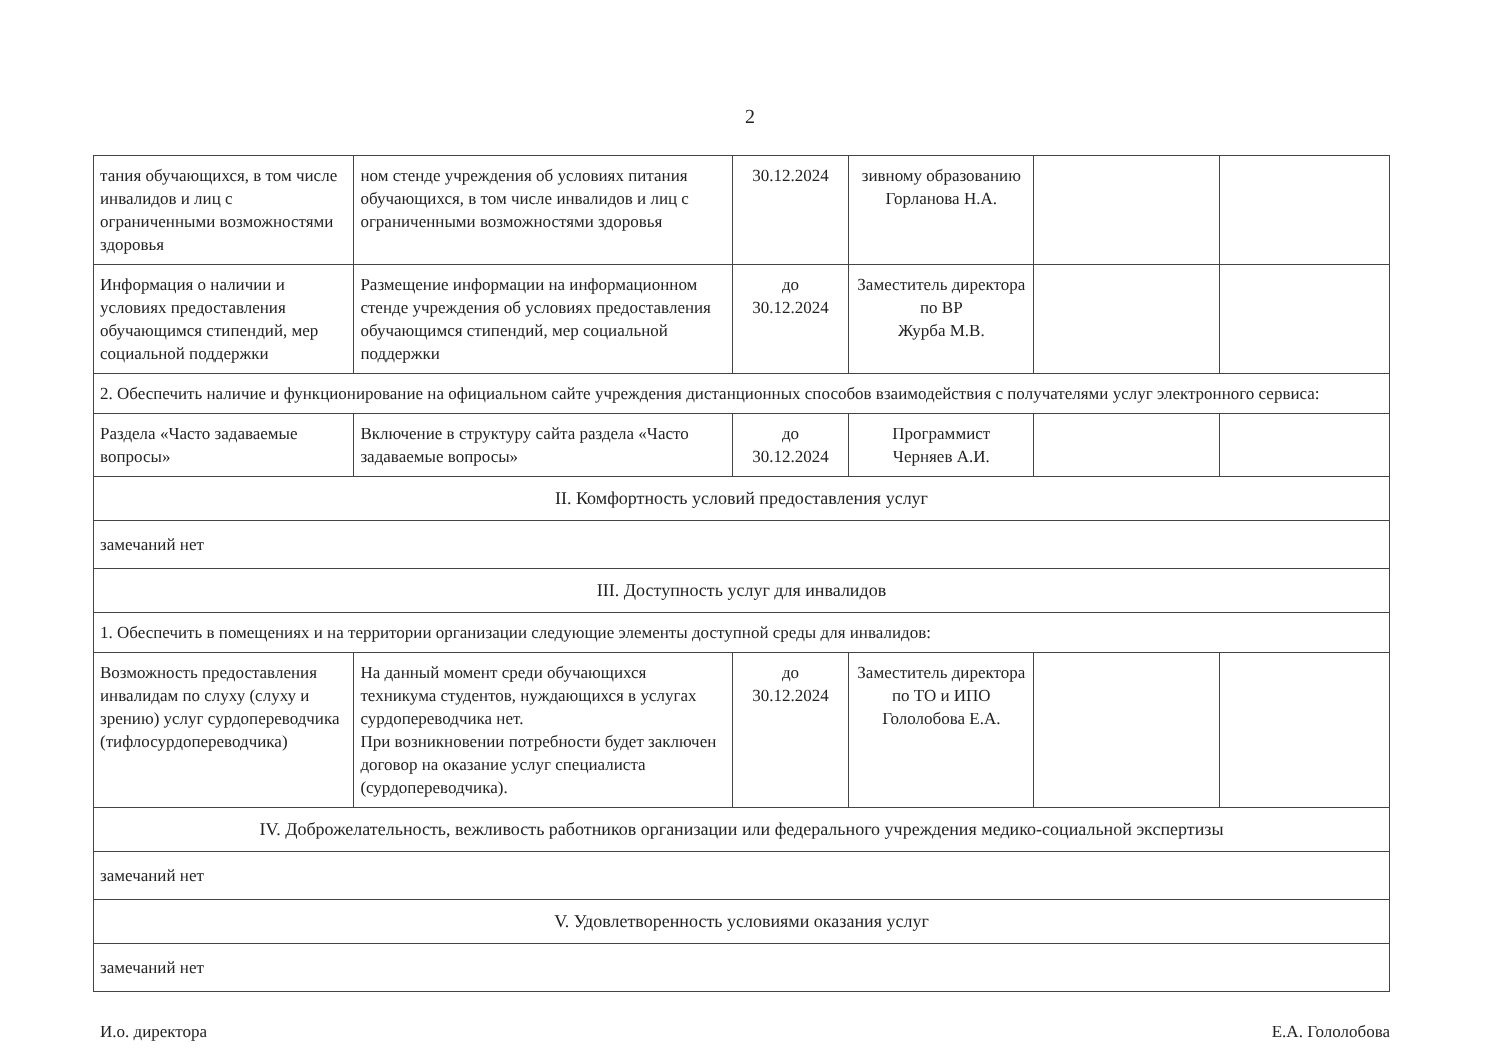2
| тания обучающихся, в том числе инвалидов и лиц с ограниченными возможностями здоровья | ном стенде учреждения об условиях питания обучающихся, в том числе инвалидов и лиц с ограниченными возможностями здоровья | 30.12.2024 | зивному образованию Горланова Н.А. | | |
| Информация о наличии и условиях предоставления обучающимся стипендий, мер социальной поддержки | Размещение информации на информационном стенде учреждения об условиях предоставления обучающимся стипендий, мер социальной поддержки | до 30.12.2024 | Заместитель директора по ВР Журба М.В. | | |
| 2. Обеспечить наличие и функционирование на официальном сайте учреждения дистанционных способов взаимодействия с получателями услуг электронного сервиса: | | | | | |
| Раздела «Часто задаваемые вопросы» | Включение в структуру сайта раздела «Часто задаваемые вопросы» | до 30.12.2024 | Программист Черняев А.И. | | |
| II. Комфортность условий предоставления услуг | | | | | |
| замечаний нет | | | | | |
| III. Доступность услуг для инвалидов | | | | | |
| 1. Обеспечить в помещениях и на территории организации следующие элементы доступной среды для инвалидов: | | | | | |
| Возможность предоставления инвалидам по слуху (слуху и зрению) услуг сурдопереводчика (тифлосурдопереводчика) | На данный момент среди обучающихся техникума студентов, нуждающихся в услугах сурдопереводчика нет. При возникновении потребности будет заключен договор на оказание услуг специалиста (сурдопереводчика). | до 30.12.2024 | Заместитель директора по ТО и ИПО Гололобова Е.А. | | |
| IV. Доброжелательность, вежливость работников организации или федерального учреждения медико-социальной экспертизы | | | | | |
| замечаний нет | | | | | |
| V. Удовлетворенность условиями оказания услуг | | | | | |
| замечаний нет | | | | | |
И.о. директора Е.А. Гололобова